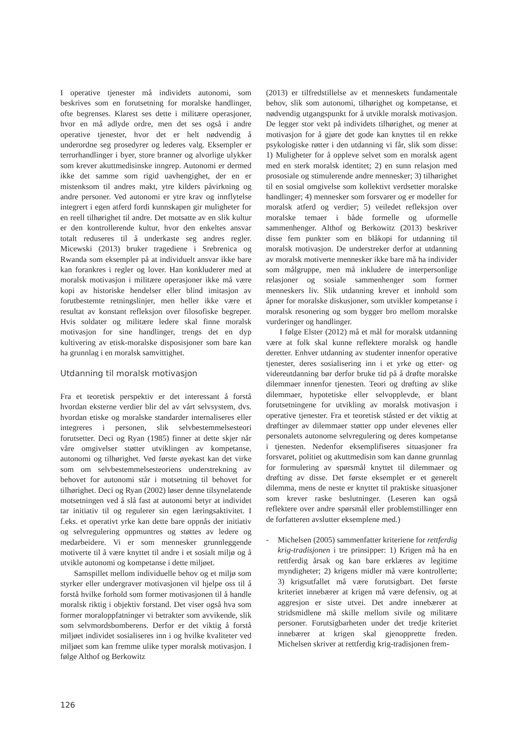I operative tjenester må individets autonomi, som beskrives som en forutsetning for moralske handlinger, ofte begrenses. Klarest ses dette i militære operasjoner, hvor en må adlyde ordre, men det ses også i andre operative tjenester, hvor det er helt nødvendig å underordne seg prosedyrer og lederes valg. Eksempler er terrorhandlinger i byer, store branner og alvorlige ulykker som krever akuttmedisinske inngrep. Autonomi er dermed ikke det samme som rigid uavhengighet, der en er mistenksom til andres makt, ytre kilders påvirkning og andre personer. Ved autonomi er ytre krav og innflytelse integrert i egen atferd fordi kunnskapen gir muligheter for en reell tilhørighet til andre. Det motsatte av en slik kultur er den kontrollerende kultur, hvor den enkeltes ansvar totalt reduseres til å underkaste seg andres regler. Micewski (2013) bruker tragediene i Srebrenica og Rwanda som eksempler på at individuelt ansvar ikke bare kan forankres i regler og lover. Han konkluderer med at moralsk motivasjon i militære operasjoner ikke må være kopi av historiske hendelser eller blind imitasjon av forutbestemte retningslinjer, men heller ikke være et resultat av konstant refleksjon over filosofiske begreper. Hvis soldater og militære ledere skal finne moralsk motivasjon for sine handlinger, trengs det en dyp kultivering av etisk-moralske disposisjoner som bare kan ha grunnlag i en moralsk samvittighet.
Utdanning til moralsk motivasjon
Fra et teoretisk perspektiv er det interessant å forstå hvordan eksterne verdier blir del av vårt selvsystem, dvs. hvordan etiske og moralske standarder internaliseres eller integreres i personen, slik selvbestemmelsesteori forutsetter. Deci og Ryan (1985) finner at dette skjer når våre omgivelser støtter utviklingen av kompetanse, autonomi og tilhørighet. Ved første øyekast kan det virke som om selvbestemmelsesteoriens understrekning av behovet for autonomi står i motsetning til behovet for tilhørighet. Deci og Ryan (2002) løser denne tilsynelatende motsetningen ved å slå fast at autonomi betyr at individet tar initiativ til og regulerer sin egen læringsaktivitet. I f.eks. et operativt yrke kan dette bare oppnås der initiativ og selvregulering oppmuntres og støttes av ledere og medarbeidere. Vi er som mennesker grunnleggende motiverte til å være knyttet til andre i et sosialt miljø og å utvikle autonomi og kompetanse i dette miljøet.
Samspillet mellom individuelle behov og et miljø som styrker eller undergraver motivasjonen vil hjelpe oss til å forstå hvilke forhold som former motivasjonen til å handle moralsk riktig i objektiv forstand. Det viser også hva som former moraloppfatninger vi betrakter som avvikende, slik som selvmordsbomberens. Derfor er det viktig å forstå miljøet individet sosialiseres inn i og hvilke kvaliteter ved miljøet som kan fremme ulike typer moralsk motivasjon. I følge Althof og Berkowitz
(2013) er tilfredstillelse av et menneskets fundamentale behov, slik som autonomi, tilhørighet og kompetanse, et nødvendig utgangspunkt for å utvikle moralsk motivasjon. De legger stor vekt på individets tilhørighet, og mener at motivasjon for å gjøre det gode kan knyttes til en rekke psykologiske røtter i den utdanning vi får, slik som disse: 1) Muligheter for å oppleve selvet som en moralsk agent med en sterk moralsk identitet; 2) en sunn relasjon med prososiale og stimulerende andre mennesker; 3) tilhørighet til en sosial omgivelse som kollektivt verdsetter moralske handlinger; 4) mennesker som forsvarer og er modeller for moralsk atferd og verdier; 5) veiledet refleksjon over moralske temaer i både formelle og uformelle sammenhenger. Althof og Berkowitz (2013) beskriver disse fem punkter som en blåkopi for utdanning til moralsk motivasjon. De understreker derfor at utdanning av moralsk motiverte mennesker ikke bare må ha individer som målgruppe, men må inkludere de interpersonlige relasjoner og sosiale sammenhenger som former menneskers liv. Slik utdanning krever et innhold som åpner for moralske diskusjoner, som utvikler kompetanse i moralsk resonering og som bygger bro mellom moralske vurderinger og handlinger.
I følge Elster (2012) må et mål for moralsk utdanning være at folk skal kunne reflektere moralsk og handle deretter. Enhver utdanning av studenter innenfor operative tjenester, deres sosialisering inn i et yrke og etter- og videreutdanning bør derfor bruke tid på å drøfte moralske dilemmaer innenfor tjenesten. Teori og drøfting av slike dilemmaer, hypotetiske eller selvopplevde, er blant forutsetningene for utvikling av moralsk motivasjon i operative tjenester. Fra et teoretisk ståsted er det viktig at drøftinger av dilemmaer støtter opp under elevenes eller personalets autonome selvregulering og deres kompetanse i tjenesten. Nedenfor eksemplifiseres situasjoner fra forsvaret, politiet og akuttmedisin som kan danne grunnlag for formulering av spørsmål knyttet til dilemmaer og drøfting av disse. Det første eksemplet er et generelt dilemma, mens de neste er knyttet til praktiske situasjoner som krever raske beslutninger. (Leseren kan også reflektere over andre spørsmål eller problemstillinger enn de forfatteren avslutter eksemplene med.)
- Michelsen (2005) sammenfatter kriteriene for rettferdig krig-tradisjonen i tre prinsipper: 1) Krigen må ha en rettferdig årsak og kan bare erklæres av legitime myndigheter; 2) krigens midler må være kontrollerte; 3) krigsutfallet må være forutsigbart. Det første kriteriet innebærer at krigen må være defensiv, og at aggresjon er siste utvei. Det andre innebærer at stridsmidlene må skille mellom sivile og militære personer. Forutsigbarheten under det tredje kriteriet innebærer at krigen skal gjenopprette freden. Michelsen skriver at rettferdig krig-tradisjonen frem-
126